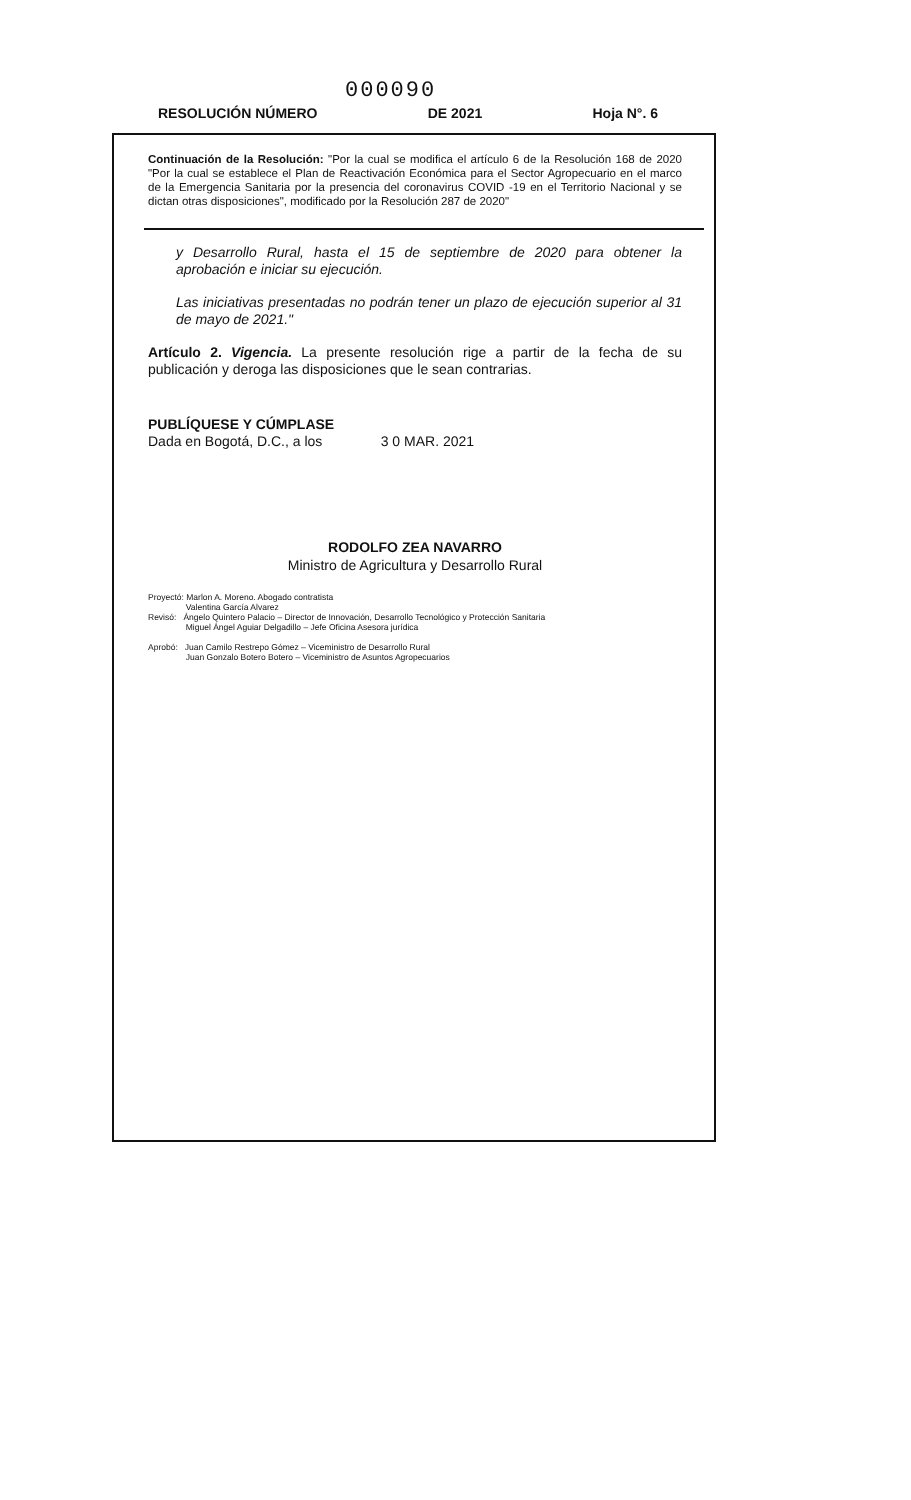000090
RESOLUCIÓN NÚMERO DE 2021 Hoja N°. 6
Continuación de la Resolución: "Por la cual se modifica el artículo 6 de la Resolución 168 de 2020 "Por la cual se establece el Plan de Reactivación Económica para el Sector Agropecuario en el marco de la Emergencia Sanitaria por la presencia del coronavirus COVID -19 en el Territorio Nacional y se dictan otras disposiciones", modificado por la Resolución 287 de 2020"
y Desarrollo Rural, hasta el 15 de septiembre de 2020 para obtener la aprobación e iniciar su ejecución.
Las iniciativas presentadas no podrán tener un plazo de ejecución superior al 31 de mayo de 2021."
Artículo 2. Vigencia. La presente resolución rige a partir de la fecha de su publicación y deroga las disposiciones que le sean contrarias.
PUBLÍQUESE Y CÚMPLASE
Dada en Bogotá, D.C., a los 3 0 MAR. 2021
RODOLFO ZEA NAVARRO
Ministro de Agricultura y Desarrollo Rural
Proyectó: Marlon A. Moreno. Abogado contratista
Valentina García Alvarez
Revisó: Ángelo Quintero Palacio – Director de Innovación, Desarrollo Tecnológico y Protección Sanitaria
Miguel Ángel Aguiar Delgadillo – Jefe Oficina Asesora jurídica
Aprobó: Juan Camilo Restrepo Gómez – Viceministro de Desarrollo Rural
Juan Gonzalo Botero Botero – Viceministro de Asuntos Agropecuarios